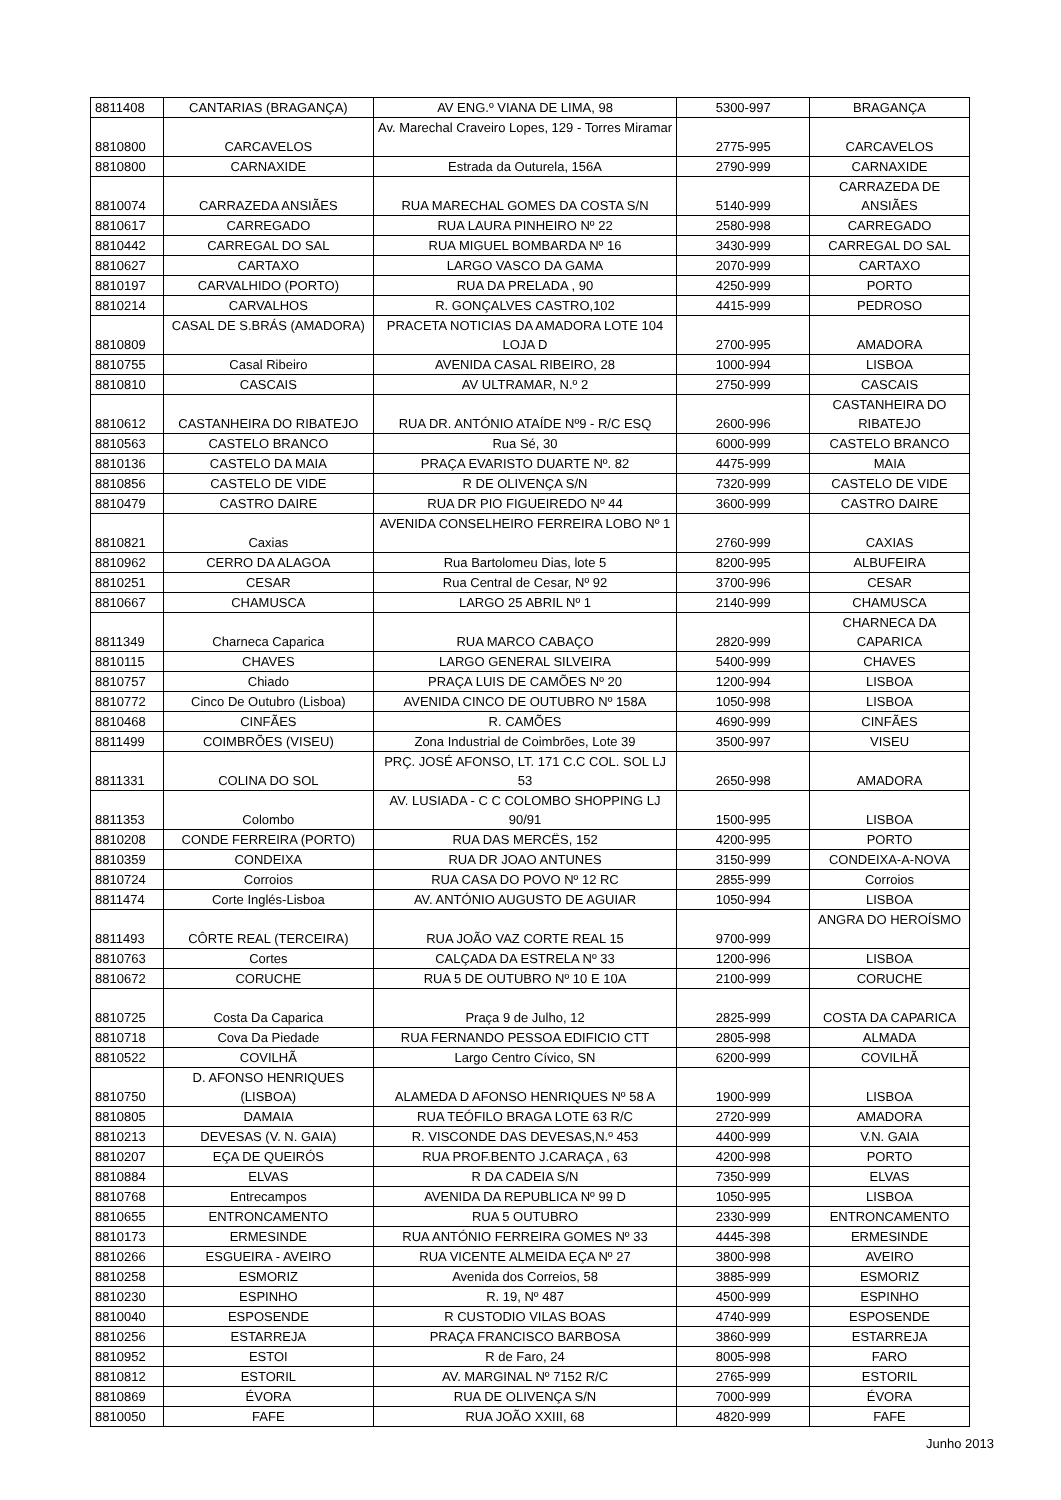| 8811408 | CANTARIAS (BRAGANÇA) | AV ENG.º VIANA DE LIMA, 98 | 5300-997 | BRAGANÇA |
| 8810800 | CARCAVELOS | Av. Marechal Craveiro Lopes, 129 - Torres Miramar | 2775-995 | CARCAVELOS |
| 8810800 | CARNAXIDE | Estrada da Outurela, 156A | 2790-999 | CARNAXIDE |
| 8810074 | CARRAZEDA ANSIÃES | RUA MARECHAL GOMES DA COSTA S/N | 5140-999 | CARRAZEDA DE ANSIÃES |
| 8810617 | CARREGADO | RUA LAURA PINHEIRO Nº 22 | 2580-998 | CARREGADO |
| 8810442 | CARREGAL DO SAL | RUA MIGUEL BOMBARDA Nº 16 | 3430-999 | CARREGAL DO SAL |
| 8810627 | CARTAXO | LARGO VASCO DA GAMA | 2070-999 | CARTAXO |
| 8810197 | CARVALHIDO (PORTO) | RUA DA PRELADA , 90 | 4250-999 | PORTO |
| 8810214 | CARVALHOS | R. GONÇALVES CASTRO,102 | 4415-999 | PEDROSO |
| 8810809 | CASAL DE S.BRÁS (AMADORA) | PRACETA NOTICIAS DA AMADORA LOTE 104 LOJA D | 2700-995 | AMADORA |
| 8810755 | Casal Ribeiro | AVENIDA CASAL RIBEIRO, 28 | 1000-994 | LISBOA |
| 8810810 | CASCAIS | AV ULTRAMAR, N.º 2 | 2750-999 | CASCAIS |
| 8810612 | CASTANHEIRA DO RIBATEJO | RUA DR. ANTÓNIO ATAÍDE Nº9 - R/C ESQ | 2600-996 | CASTANHEIRA DO RIBATEJO |
| 8810563 | CASTELO BRANCO | Rua Sé, 30 | 6000-999 | CASTELO BRANCO |
| 8810136 | CASTELO DA MAIA | PRAÇA EVARISTO DUARTE Nº. 82 | 4475-999 | MAIA |
| 8810856 | CASTELO DE VIDE | R DE OLIVENÇA S/N | 7320-999 | CASTELO DE VIDE |
| 8810479 | CASTRO DAIRE | RUA DR PIO FIGUEIREDO Nº 44 | 3600-999 | CASTRO DAIRE |
| 8810821 | Caxias | AVENIDA CONSELHEIRO FERREIRA LOBO Nº 1 | 2760-999 | CAXIAS |
| 8810962 | CERRO DA ALAGOA | Rua Bartolomeu Dias, lote 5 | 8200-995 | ALBUFEIRA |
| 8810251 | CESAR | Rua Central de Cesar, Nº 92 | 3700-996 | CESAR |
| 8810667 | CHAMUSCA | LARGO 25 ABRIL Nº 1 | 2140-999 | CHAMUSCA |
| 8811349 | Charneca Caparica | RUA MARCO CABAÇO | 2820-999 | CHARNECA DA CAPARICA |
| 8810115 | CHAVES | LARGO GENERAL SILVEIRA | 5400-999 | CHAVES |
| 8810757 | Chiado | PRAÇA LUIS DE CAMÕES Nº 20 | 1200-994 | LISBOA |
| 8810772 | Cinco De Outubro (Lisboa) | AVENIDA CINCO DE OUTUBRO Nº 158A | 1050-998 | LISBOA |
| 8810468 | CINFÃES | R. CAMÕES | 4690-999 | CINFÃES |
| 8811499 | COIMBRÕES (VISEU) | Zona Industrial de Coimbrões, Lote 39 | 3500-997 | VISEU |
| 8811331 | COLINA DO SOL | PRÇ. JOSÉ AFONSO, LT. 171 C.C COL. SOL LJ 53 | 2650-998 | AMADORA |
| 8811353 | Colombo | AV. LUSIADA - C C COLOMBO SHOPPING LJ 90/91 | 1500-995 | LISBOA |
| 8810208 | CONDE FERREIRA (PORTO) | RUA DAS MERCËS, 152 | 4200-995 | PORTO |
| 8810359 | CONDEIXA | RUA DR JOAO ANTUNES | 3150-999 | CONDEIXA-A-NOVA |
| 8810724 | Corroios | RUA CASA DO POVO Nº 12 RC | 2855-999 | Corroios |
| 8811474 | Corte Inglés-Lisboa | AV. ANTÓNIO AUGUSTO DE AGUIAR | 1050-994 | LISBOA |
| 8811493 | CÔRTE REAL (TERCEIRA) | RUA JOÃO VAZ CORTE REAL 15 | 9700-999 | ANGRA DO HEROÍSMO |
| 8810763 | Cortes | CALÇADA DA ESTRELA Nº 33 | 1200-996 | LISBOA |
| 8810672 | CORUCHE | RUA 5 DE OUTUBRO Nº 10 E 10A | 2100-999 | CORUCHE |
| 8810725 | Costa Da Caparica | Praça 9 de Julho, 12 | 2825-999 | COSTA DA CAPARICA |
| 8810718 | Cova Da Piedade | RUA FERNANDO PESSOA EDIFICIO CTT | 2805-998 | ALMADA |
| 8810522 | COVILHÃ | Largo Centro Cívico, SN | 6200-999 | COVILHÃ |
| 8810750 | D. AFONSO HENRIQUES (LISBOA) | ALAMEDA D AFONSO HENRIQUES Nº 58 A | 1900-999 | LISBOA |
| 8810805 | DAMAIA | RUA TEÓFILO BRAGA LOTE 63 R/C | 2720-999 | AMADORA |
| 8810213 | DEVESAS (V. N. GAIA) | R. VISCONDE DAS DEVESAS,N.º 453 | 4400-999 | V.N. GAIA |
| 8810207 | EÇA DE QUEIRÓS | RUA PROF.BENTO J.CARAÇA , 63 | 4200-998 | PORTO |
| 8810884 | ELVAS | R DA CADEIA S/N | 7350-999 | ELVAS |
| 8810768 | Entrecampos | AVENIDA DA REPUBLICA Nº 99 D | 1050-995 | LISBOA |
| 8810655 | ENTRONCAMENTO | RUA 5 OUTUBRO | 2330-999 | ENTRONCAMENTO |
| 8810173 | ERMESINDE | RUA ANTÓNIO FERREIRA GOMES Nº 33 | 4445-398 | ERMESINDE |
| 8810266 | ESGUEIRA - AVEIRO | RUA VICENTE ALMEIDA EÇA Nº 27 | 3800-998 | AVEIRO |
| 8810258 | ESMORIZ | Avenida dos Correios, 58 | 3885-999 | ESMORIZ |
| 8810230 | ESPINHO | R. 19, Nº 487 | 4500-999 | ESPINHO |
| 8810040 | ESPOSENDE | R CUSTODIO VILAS BOAS | 4740-999 | ESPOSENDE |
| 8810256 | ESTARREJA | PRAÇA FRANCISCO BARBOSA | 3860-999 | ESTARREJA |
| 8810952 | ESTOI | R de Faro, 24 | 8005-998 | FARO |
| 8810812 | ESTORIL | AV. MARGINAL Nº 7152 R/C | 2765-999 | ESTORIL |
| 8810869 | ÉVORA | RUA DE OLIVENÇA S/N | 7000-999 | ÉVORA |
| 8810050 | FAFE | RUA JOÃO XXIII, 68 | 4820-999 | FAFE |
Junho 2013